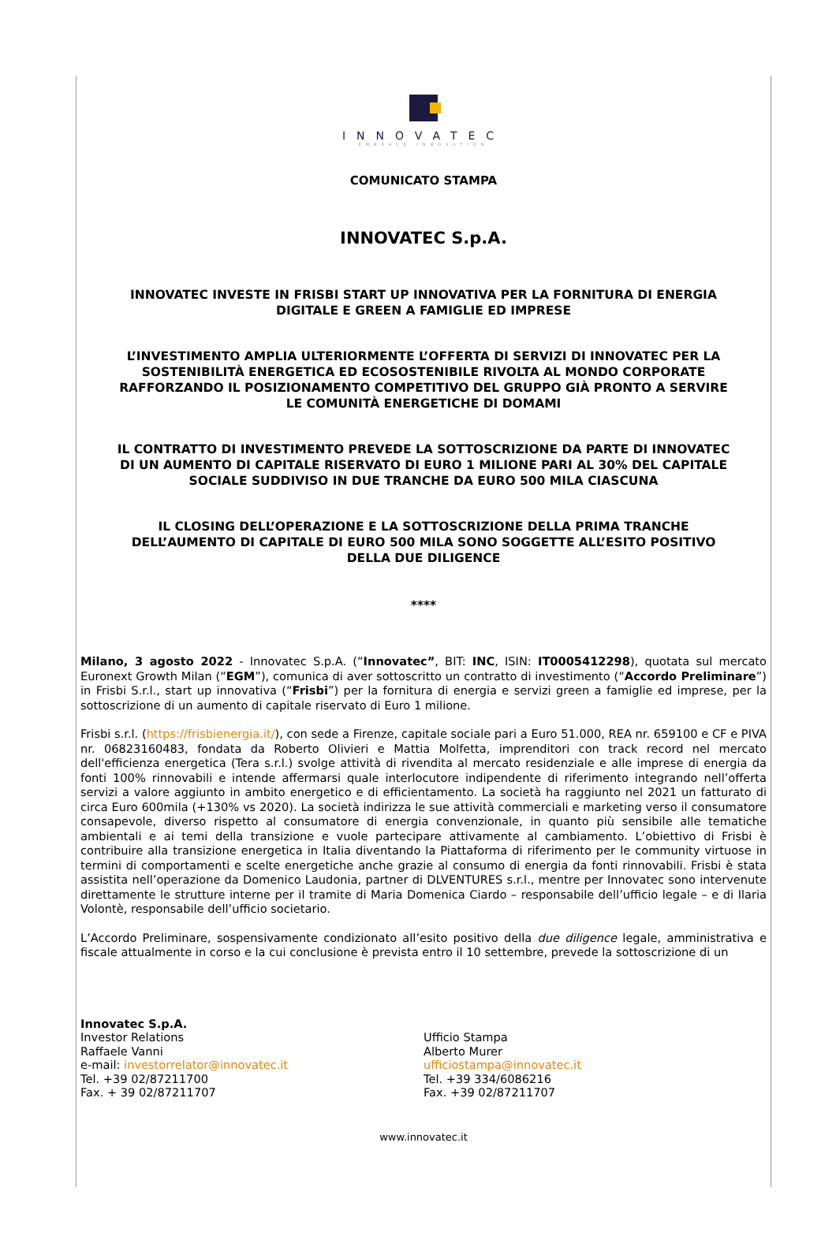INNOVATEC
EMBRACE INNOVATION
COMUNICATO STAMPA
INNOVATEC S.p.A.
INNOVATEC INVESTE IN FRISBI START UP INNOVATIVA PER LA FORNITURA DI ENERGIA DIGITALE E GREEN A FAMIGLIE ED IMPRESE
L’INVESTIMENTO AMPLIA ULTERIORMENTE L’OFFERTA DI SERVIZI DI INNOVATEC PER LA SOSTENIBILITÀ ENERGETICA ED ECOSOSTENIBILE RIVOLTA AL MONDO CORPORATE RAFFORZANDO IL POSIZIONAMENTO COMPETITIVO DEL GRUPPO GIÀ PRONTO A SERVIRE LE COMUNITÀ ENERGETICHE DI DOMAMI
IL CONTRATTO DI INVESTIMENTO PREVEDE LA SOTTOSCRIZIONE DA PARTE DI INNOVATEC DI UN AUMENTO DI CAPITALE RISERVATO DI EURO 1 MILIONE PARI AL 30% DEL CAPITALE SOCIALE SUDDIVISO IN DUE TRANCHE DA EURO 500 MILA CIASCUNA
IL CLOSING DELL’OPERAZIONE E LA SOTTOSCRIZIONE DELLA PRIMA TRANCHE DELL’AUMENTO DI CAPITALE DI EURO 500 MILA SONO SOGGETTE ALL’ESITO POSITIVO DELLA DUE DILIGENCE
****
Milano, 3 agosto 2022 - Innovatec S.p.A. (“Innovatec”, BIT: INC, ISIN: IT0005412298), quotata sul mercato Euronext Growth Milan (“EGM”), comunica di aver sottoscritto un contratto di investimento (“Accordo Preliminare”) in Frisbi S.r.l., start up innovativa (“Frisbi”) per la fornitura di energia e servizi green a famiglie ed imprese, per la sottoscrizione di un aumento di capitale riservato di Euro 1 milione.
Frisbi s.r.l. (https://frisbienergia.it/), con sede a Firenze, capitale sociale pari a Euro 51.000, REA nr. 659100 e CF e PIVA nr. 06823160483, fondata da Roberto Olivieri e Mattia Molfetta, imprenditori con track record nel mercato dell'efficienza energetica (Tera s.r.l.) svolge attività di rivendita al mercato residenziale e alle imprese di energia da fonti 100% rinnovabili e intende affermarsi quale interlocutore indipendente di riferimento integrando nell’offerta servizi a valore aggiunto in ambito energetico e di efficientamento. La società ha raggiunto nel 2021 un fatturato di circa Euro 600mila (+130% vs 2020). La società indirizza le sue attività commerciali e marketing verso il consumatore consapevole, diverso rispetto al consumatore di energia convenzionale, in quanto più sensibile alle tematiche ambientali e ai temi della transizione e vuole partecipare attivamente al cambiamento. L’obiettivo di Frisbi è contribuire alla transizione energetica in Italia diventando la Piattaforma di riferimento per le community virtuose in termini di comportamenti e scelte energetiche anche grazie al consumo di energia da fonti rinnovabili. Frisbi è stata assistita nell’operazione da Domenico Laudonia, partner di DLVENTURES s.r.l., mentre per Innovatec sono intervenute direttamente le strutture interne per il tramite di Maria Domenica Ciardo – responsabile dell’ufficio legale – e di Ilaria Volontè, responsabile dell’ufficio societario.
L’Accordo Preliminare, sospensivamente condizionato all’esito positivo della due diligence legale, amministrativa e fiscale attualmente in corso e la cui conclusione è prevista entro il 10 settembre, prevede la sottoscrizione di un
Innovatec S.p.A.
Investor Relations
Raffaele Vanni
e-mail: investorrelator@innovatec.it
Tel. +39 02/87211700
Fax. + 39 02/87211707
Ufficio Stampa
Alberto Murer
ufficiostampa@innovatec.it
Tel. +39 334/6086216
Fax. +39 02/87211707
www.innovatec.it